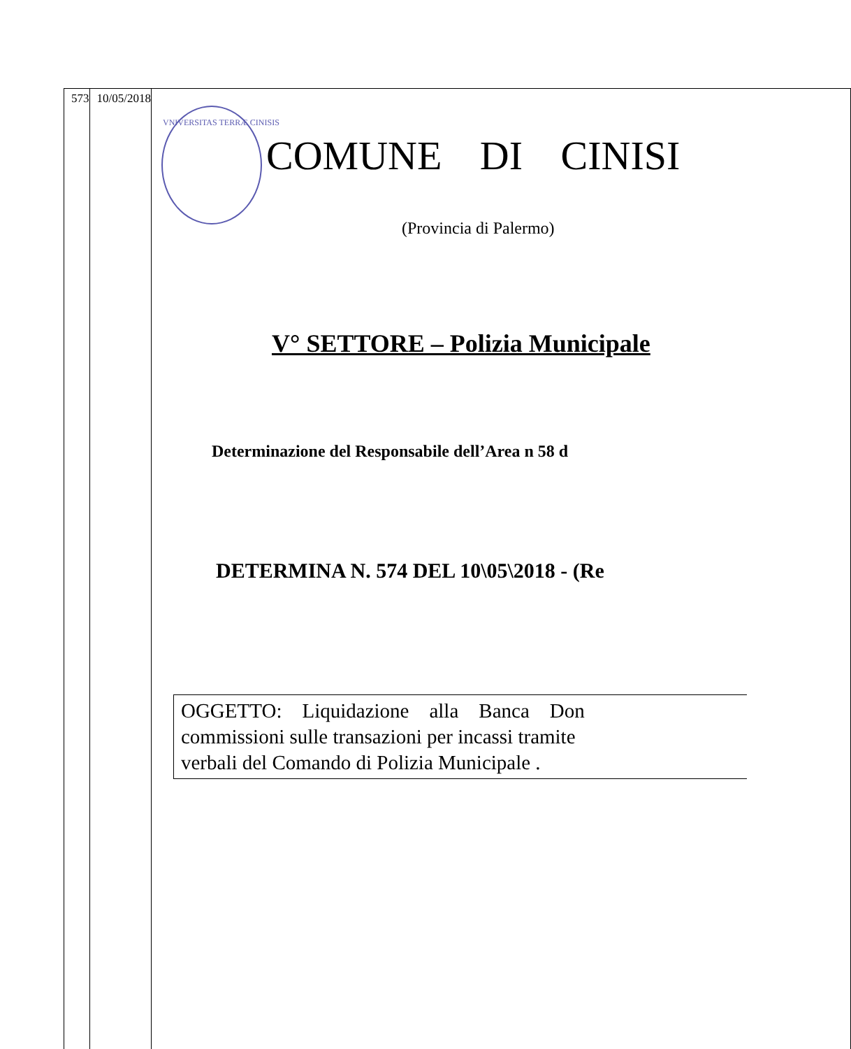| 573 | 10/05/2018 | VNIVERSITAS TERRÆ CINISIS COMUNE DI CINISI (Provincia di Palermo) V° SETTORE – Polizia Municipale Determinazione del Responsabile dell’Area n 58 d DETERMINA N. 574 DEL 10\05\2018 - (Re OGGETTO: Liquidazione alla Banca Don commissioni sulle transazioni per incassi tramite verbali del Comando di Polizia Municipale . |